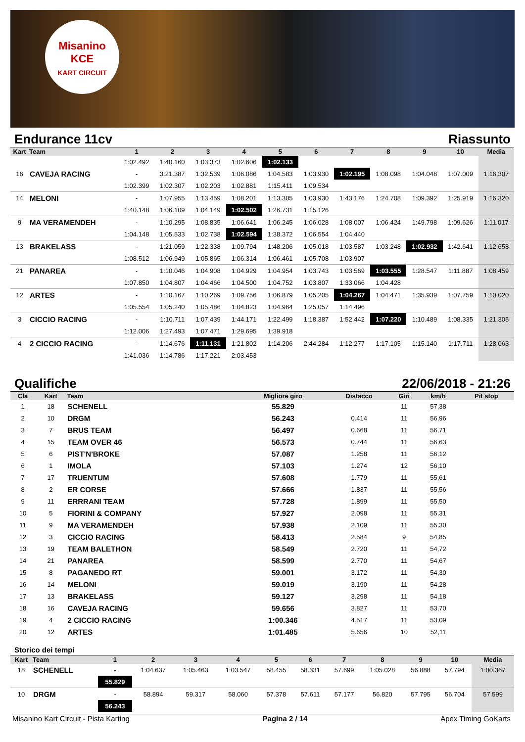Misanino
KCE
KART CIRCUIT
Endurance 11cv Riassunto
| Kart | Team | 1 | 2 | 3 | 4 | 5 | 6 | 7 | 8 | 9 | 10 | Media |
| --- | --- | --- | --- | --- | --- | --- | --- | --- | --- | --- | --- | --- |
| | | 1:02.492 | 1:40.160 | 1:03.373 | 1:02.606 | 1:02.133 | | | | | | |
| 16 | CAVEJA RACING | - | 3:21.387 | 1:32.539 | 1:06.086 | 1:04.583 | 1:03.930 | 1:02.195 | 1:08.098 | 1:04.048 | 1:07.009 | 1:16.307 |
| | | 1:02.399 | 1:02.307 | 1:02.203 | 1:02.881 | 1:15.411 | 1:09.534 | | | | | |
| 14 | MELONI | - | 1:07.955 | 1:13.459 | 1:08.201 | 1:13.305 | 1:03.930 | 1:43.176 | 1:24.708 | 1:09.392 | 1:25.919 | 1:16.320 |
| | | 1:40.148 | 1:06.109 | 1:04.149 | 1:02.502 | 1:26.731 | 1:15.126 | | | | | |
| 9 | MA VERAMENDEH | - | 1:10.295 | 1:08.835 | 1:06.641 | 1:06.245 | 1:06.028 | 1:08.007 | 1:06.424 | 1:49.798 | 1:09.626 | 1:11.017 |
| | | 1:04.148 | 1:05.533 | 1:02.738 | 1:02.594 | 1:38.372 | 1:06.554 | 1:04.440 | | | | |
| 13 | BRAKELASS | - | 1:21.059 | 1:22.338 | 1:09.794 | 1:48.206 | 1:05.018 | 1:03.587 | 1:03.248 | 1:02.932 | 1:42.641 | 1:12.658 |
| | | 1:08.512 | 1:06.949 | 1:05.865 | 1:06.314 | 1:06.461 | 1:05.708 | 1:03.907 | | | | |
| 21 | PANAREA | - | 1:10.046 | 1:04.908 | 1:04.929 | 1:04.954 | 1:03.743 | 1:03.569 | 1:03.555 | 1:28.547 | 1:11.887 | 1:08.459 |
| | | 1:07.850 | 1:04.807 | 1:04.466 | 1:04.500 | 1:04.752 | 1:03.807 | 1:33.066 | 1:04.428 | | | |
| 12 | ARTES | - | 1:10.167 | 1:10.269 | 1:09.756 | 1:06.879 | 1:05.205 | 1:04.267 | 1:04.471 | 1:35.939 | 1:07.759 | 1:10.020 |
| | | 1:05.554 | 1:05.240 | 1:05.486 | 1:04.823 | 1:04.964 | 1:25.057 | 1:14.496 | | | | |
| 3 | CICCIO RACING | - | 1:10.711 | 1:07.439 | 1:44.171 | 1:22.499 | 1:18.387 | 1:52.442 | 1:07.220 | 1:10.489 | 1:08.335 | 1:21.305 |
| | | 1:12.006 | 1:27.493 | 1:07.471 | 1:29.695 | 1:39.918 | | | | | | |
| 4 | 2 CICCIO RACING | - | 1:14.676 | 1:11.131 | 1:21.802 | 1:14.206 | 2:44.284 | 1:12.277 | 1:17.105 | 1:15.140 | 1:17.711 | 1:28.063 |
| | | 1:41.036 | 1:14.786 | 1:17.221 | 2:03.453 | | | | | | | |
Qualifiche 22/06/2018 - 21:26
| Cla | Kart | Team | Migliore giro | Distacco | Giri | km/h | Pit stop |
| --- | --- | --- | --- | --- | --- | --- | --- |
| 1 | 18 | SCHENELL | 55.829 | | 11 | 57,38 | |
| 2 | 10 | DRGM | 56.243 | 0.414 | 11 | 56,96 | |
| 3 | 7 | BRUS TEAM | 56.497 | 0.668 | 11 | 56,71 | |
| 4 | 15 | TEAM OVER 46 | 56.573 | 0.744 | 11 | 56,63 | |
| 5 | 6 | PIST'N'BROKE | 57.087 | 1.258 | 11 | 56,12 | |
| 6 | 1 | IMOLA | 57.103 | 1.274 | 12 | 56,10 | |
| 7 | 17 | TRUENTUM | 57.608 | 1.779 | 11 | 55,61 | |
| 8 | 2 | ER CORSE | 57.666 | 1.837 | 11 | 55,56 | |
| 9 | 11 | ERRRANI TEAM | 57.728 | 1.899 | 11 | 55,50 | |
| 10 | 5 | FIORINI & COMPANY | 57.927 | 2.098 | 11 | 55,31 | |
| 11 | 9 | MA VERAMENDEH | 57.938 | 2.109 | 11 | 55,30 | |
| 12 | 3 | CICCIO RACING | 58.413 | 2.584 | 9 | 54,85 | |
| 13 | 19 | TEAM BALETHON | 58.549 | 2.720 | 11 | 54,72 | |
| 14 | 21 | PANAREA | 58.599 | 2.770 | 11 | 54,67 | |
| 15 | 8 | PAGANEDO RT | 59.001 | 3.172 | 11 | 54,30 | |
| 16 | 14 | MELONI | 59.019 | 3.190 | 11 | 54,28 | |
| 17 | 13 | BRAKELASS | 59.127 | 3.298 | 11 | 54,18 | |
| 18 | 16 | CAVEJA RACING | 59.656 | 3.827 | 11 | 53,70 | |
| 19 | 4 | 2 CICCIO RACING | 1:00.346 | 4.517 | 11 | 53,09 | |
| 20 | 12 | ARTES | 1:01.485 | 5.656 | 10 | 52,11 | |
Storico dei tempi
| Kart | Team | 1 | 2 | 3 | 4 | 5 | 6 | 7 | 8 | 9 | 10 | Media |
| --- | --- | --- | --- | --- | --- | --- | --- | --- | --- | --- | --- | --- |
| 18 | SCHENELL | - | 1:04.637 | 1:05.463 | 1:03.547 | 58.455 | 58.331 | 57.699 | 1:05.028 | 56.888 | 57.794 | 1:00.367 |
| | | 55.829 | | | | | | | | | | |
| 10 | DRGM | - | 58.894 | 59.317 | 58.060 | 57.378 | 57.611 | 57.177 | 56.820 | 57.795 | 56.704 | 57.599 |
| | | 56.243 | | | | | | | | | | |
Misanino Kart Circuit - Pista Karting Pagina 2 / 14 Apex Timing GoKarts